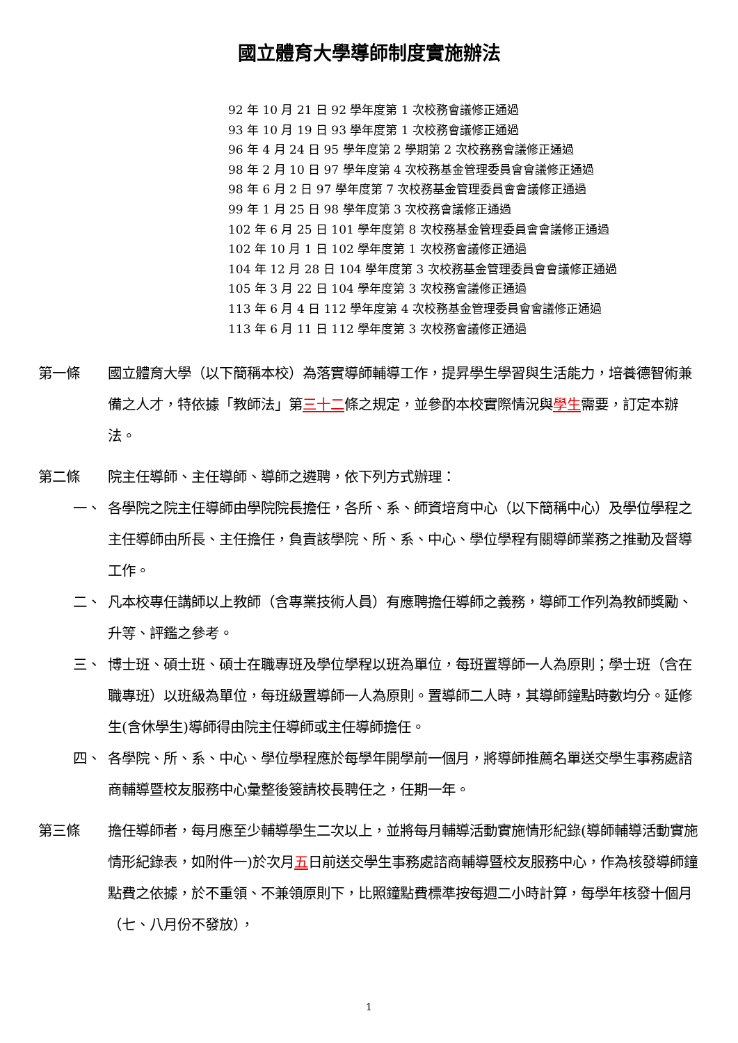國立體育大學導師制度實施辦法
92 年 10 月 21 日 92 學年度第 1 次校務會議修正通過
93 年 10 月 19 日 93 學年度第 1 次校務會議修正通過
96 年 4 月 24 日 95 學年度第 2 學期第 2 次校務務會議修正通過
98 年 2 月 10 日 97 學年度第 4 次校務基金管理委員會會議修正通過
98 年 6 月 2 日 97 學年度第 7 次校務基金管理委員會會議修正通過
99 年 1 月 25 日 98 學年度第 3 次校務會議修正通過
102 年 6 月 25 日 101 學年度第 8 次校務基金管理委員會會議修正通過
102 年 10 月 1 日 102 學年度第 1 次校務會議修正通過
104 年 12 月 28 日 104 學年度第 3 次校務基金管理委員會會議修正通過
105 年 3 月 22 日 104 學年度第 3 次校務會議修正通過
113 年 6 月 4 日 112 學年度第 4 次校務基金管理委員會會議修正通過
113 年 6 月 11 日 112 學年度第 3 次校務會議修正通過
第一條 國立體育大學（以下簡稱本校）為落實導師輔導工作，提昇學生學習與生活能力，培養德智術兼備之人才，特依據「教師法」第三十二條之規定，並參酌本校實際情況與學生需要，訂定本辦法。
第二條 院主任導師、主任導師、導師之遴聘，依下列方式辦理：
一、 各學院之院主任導師由學院院長擔任，各所、系、師資培育中心（以下簡稱中心）及學位學程之主任導師由所長、主任擔任，負責該學院、所、系、中心、學位學程有關導師業務之推動及督導工作。
二、 凡本校專任講師以上教師（含專業技術人員）有應聘擔任導師之義務，導師工作列為教師獎勵、升等、評鑑之參考。
三、 博士班、碩士班、碩士在職專班及學位學程以班為單位，每班置導師一人為原則；學士班（含在職專班）以班級為單位，每班級置導師一人為原則。置導師二人時，其導師鐘點時數均分。延修生(含休學生)導師得由院主任導師或主任導師擔任。
四、 各學院、所、系、中心、學位學程應於每學年開學前一個月，將導師推薦名單送交學生事務處諮商輔導暨校友服務中心彙整後簽請校長聘任之，任期一年。
第三條 擔任導師者，每月應至少輔導學生二次以上，並將每月輔導活動實施情形紀錄(導師輔導活動實施情形紀錄表，如附件一)於次月五日前送交學生事務處諮商輔導暨校友服務中心，作為核發導師鐘點費之依據，於不重領、不兼領原則下，比照鐘點費標準按每週二小時計算，每學年核發十個月（七、八月份不發放），
1